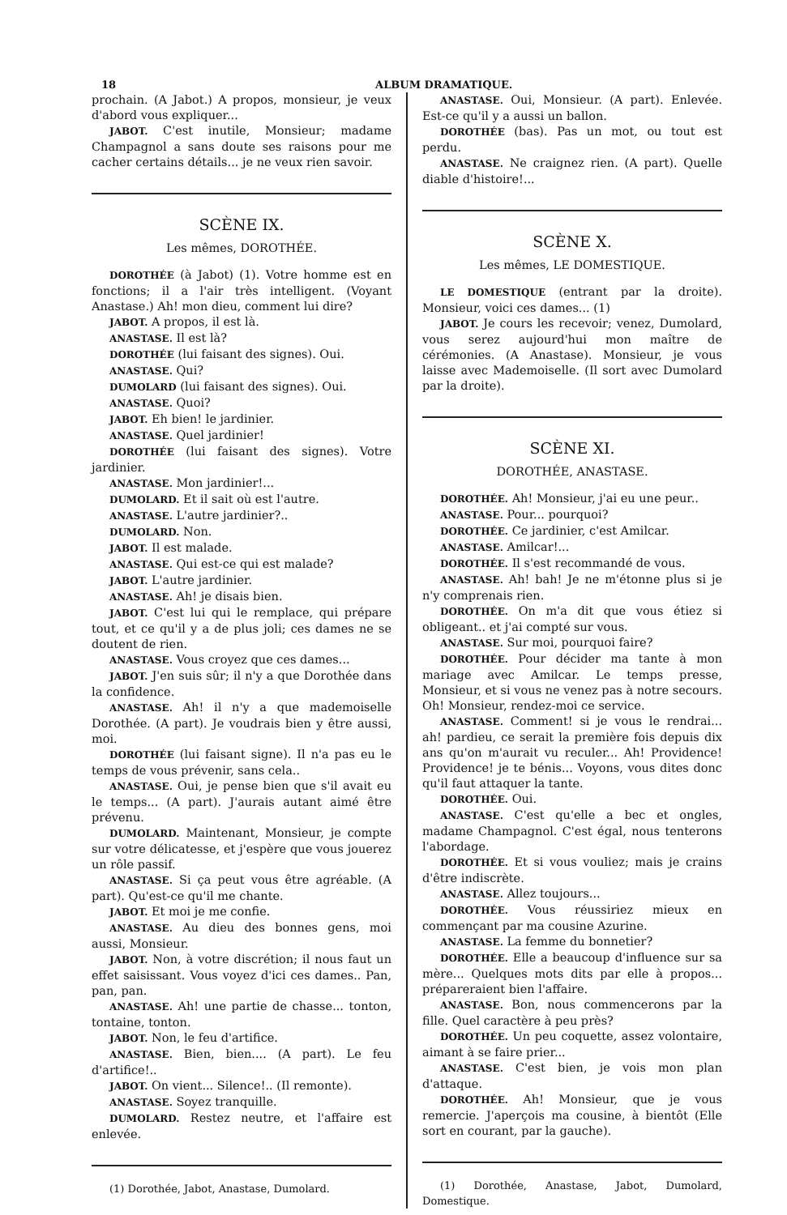18 ALBUM DRAMATIQUE.
prochain. (A Jabot.) A propos, monsieur, je veux d'abord vous expliquer...
JABOT. C'est inutile, Monsieur; madame Champagnol a sans doute ses raisons pour me cacher certains détails... je ne veux rien savoir.
SCÈNE IX.
Les mêmes, DOROTHÉE.
DOROTHÉE (à Jabot) (1). Votre homme est en fonctions; il a l'air très intelligent. (Voyant Anastase.) Ah! mon dieu, comment lui dire?
JABOT. A propos, il est là.
ANASTASE. Il est là?
DOROTHÉE (lui faisant des signes). Oui.
ANASTASE. Qui?
DUMOLARD (lui faisant des signes). Oui.
ANASTASE. Quoi?
JABOT. Eh bien! le jardinier.
ANASTASE. Quel jardinier!
DOROTHÉE (lui faisant des signes). Votre jardinier.
ANASTASE. Mon jardinier!...
DUMOLARD. Et il sait où est l'autre.
ANASTASE. L'autre jardinier?..
DUMOLARD. Non.
JABOT. Il est malade.
ANASTASE. Qui est-ce qui est malade?
JABOT. L'autre jardinier.
ANASTASE. Ah! je disais bien.
JABOT. C'est lui qui le remplace, qui prépare tout, et ce qu'il y a de plus joli; ces dames ne se doutent de rien.
ANASTASE. Vous croyez que ces dames...
JABOT. J'en suis sûr; il n'y a que Dorothée dans la confidence.
ANASTASE. Ah! il n'y a que mademoiselle Dorothée. (A part). Je voudrais bien y être aussi, moi.
DOROTHÉE (lui faisant signe). Il n'a pas eu le temps de vous prévenir, sans cela..
ANASTASE. Oui, je pense bien que s'il avait eu le temps... (A part). J'aurais autant aimé être prévenu.
DUMOLARD. Maintenant, Monsieur, je compte sur votre délicatesse, et j'espère que vous jouerez un rôle passif.
ANASTASE. Si ça peut vous être agréable. (A part). Qu'est-ce qu'il me chante.
JABOT. Et moi je me confie.
ANASTASE. Au dieu des bonnes gens, moi aussi, Monsieur.
JABOT. Non, à votre discrétion; il nous faut un effet saisissant. Vous voyez d'ici ces dames.. Pan, pan, pan.
ANASTASE. Ah! une partie de chasse... tonton, tontaine, tonton.
JABOT. Non, le feu d'artifice.
ANASTASE. Bien, bien.... (A part). Le feu d'artifice!..
JABOT. On vient... Silence!.. (Il remonte).
ANASTASE. Soyez tranquille.
DUMOLARD. Restez neutre, et l'affaire est enlevée.
(1) Dorothée, Jabot, Anastase, Dumolard.
ANASTASE. Oui, Monsieur. (A part). Enlevée. Est-ce qu'il y a aussi un ballon.
DOROTHÉE (bas). Pas un mot, ou tout est perdu.
ANASTASE. Ne craignez rien. (A part). Quelle diable d'histoire!...
SCÈNE X.
Les mêmes, LE DOMESTIQUE.
LE DOMESTIQUE (entrant par la droite). Monsieur, voici ces dames... (1)
JABOT. Je cours les recevoir; venez, Dumolard, vous serez aujourd'hui mon maître de cérémonies. (A Anastase). Monsieur, je vous laisse avec Mademoiselle. (Il sort avec Dumolard par la droite).
SCÈNE XI.
DOROTHÉE, ANASTASE.
DOROTHÉE. Ah! Monsieur, j'ai eu une peur..
ANASTASE. Pour... pourquoi?
DOROTHÉE. Ce jardinier, c'est Amilcar.
ANASTASE. Amilcar!...
DOROTHÉE. Il s'est recommandé de vous.
ANASTASE. Ah! bah! Je ne m'étonne plus si je n'y comprenais rien.
DOROTHÉE. On m'a dit que vous étiez si obligeant.. et j'ai compté sur vous.
ANASTASE. Sur moi, pourquoi faire?
DOROTHÉE. Pour décider ma tante à mon mariage avec Amilcar. Le temps presse, Monsieur, et si vous ne venez pas à notre secours. Oh! Monsieur, rendez-moi ce service.
ANASTASE. Comment! si je vous le rendrai... ah! pardieu, ce serait la première fois depuis dix ans qu'on m'aurait vu reculer... Ah! Providence! Providence! je te bénis... Voyons, vous dites donc qu'il faut attaquer la tante.
DOROTHÉE. Oui.
ANASTASE. C'est qu'elle a bec et ongles, madame Champagnol. C'est égal, nous tenterons l'abordage.
DOROTHÉE. Et si vous vouliez; mais je crains d'être indiscrète.
ANASTASE. Allez toujours...
DOROTHÉE. Vous réussiriez mieux en commençant par ma cousine Azurine.
ANASTASE. La femme du bonnetier?
DOROTHÉE. Elle a beaucoup d'influence sur sa mère... Quelques mots dits par elle à propos... prépareraient bien l'affaire.
ANASTASE. Bon, nous commencerons par la fille. Quel caractère à peu près?
DOROTHÉE. Un peu coquette, assez volontaire, aimant à se faire prier...
ANASTASE. C'est bien, je vois mon plan d'attaque.
DOROTHÉE. Ah! Monsieur, que je vous remercie. J'aperçois ma cousine, à bientôt (Elle sort en courant, par la gauche).
(1) Dorothée, Anastase, Jabot, Dumolard, Domestique.